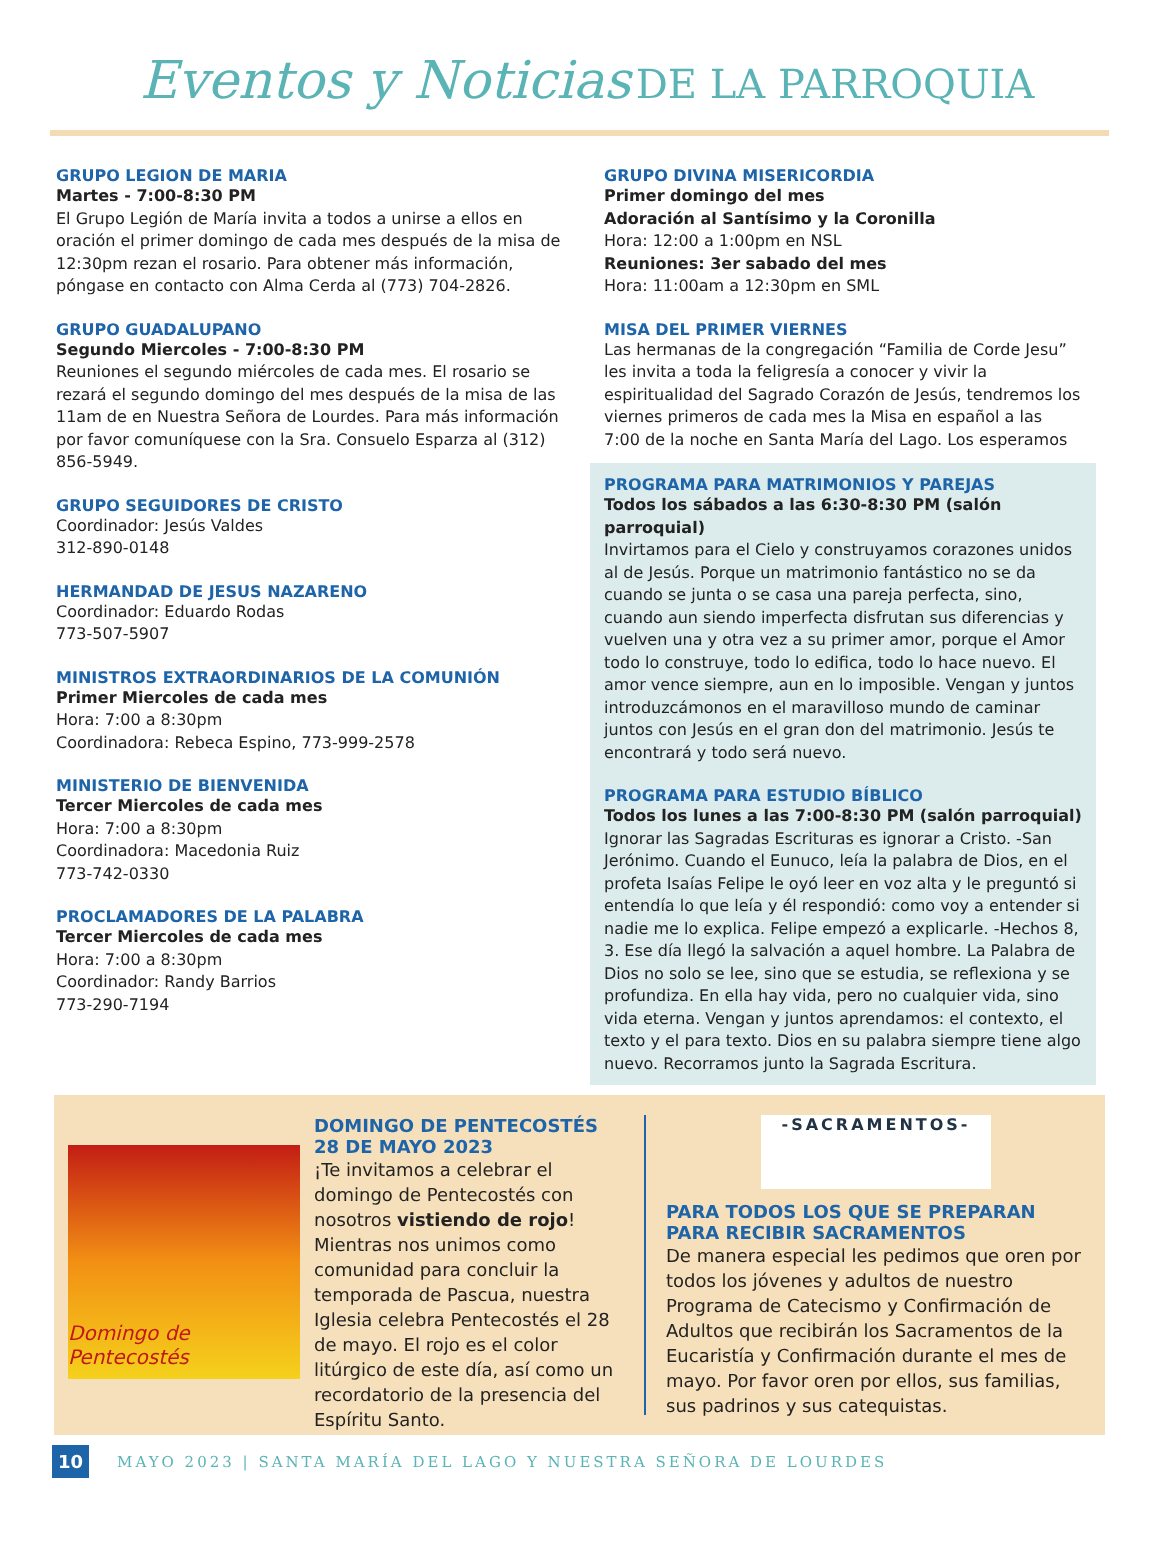Eventos y Noticias DE LA PARROQUIA
GRUPO LEGION DE MARIA
Martes - 7:00-8:30 PM
El Grupo Legión de María invita a todos a unirse a ellos en oración el primer domingo de cada mes después de la misa de 12:30pm rezan el rosario. Para obtener más información, póngase en contacto con Alma Cerda al (773) 704-2826.
GRUPO GUADALUPANO
Segundo Miercoles - 7:00-8:30 PM
Reuniones el segundo miércoles de cada mes. El rosario se rezará el segundo domingo del mes después de la misa de las 11am de en Nuestra Señora de Lourdes. Para más información por favor comuníquese con la Sra. Consuelo Esparza al (312) 856-5949.
GRUPO SEGUIDORES DE CRISTO
Coordinador: Jesús Valdes
312-890-0148
HERMANDAD DE JESUS NAZARENO
Coordinador: Eduardo Rodas
773-507-5907
MINISTROS EXTRAORDINARIOS DE LA COMUNIÓN
Primer Miercoles de cada mes
Hora: 7:00 a 8:30pm
Coordinadora: Rebeca Espino, 773-999-2578
MINISTERIO DE BIENVENIDA
Tercer Miercoles de cada mes
Hora: 7:00 a 8:30pm
Coordinadora: Macedonia Ruiz
773-742-0330
PROCLAMADORES DE LA PALABRA
Tercer Miercoles de cada mes
Hora: 7:00 a 8:30pm
Coordinador: Randy Barrios
773-290-7194
GRUPO DIVINA MISERICORDIA
Primer domingo del mes
Adoración al Santísimo y la Coronilla
Hora: 12:00 a 1:00pm en NSL
Reuniones: 3er sabado del mes
Hora: 11:00am a 12:30pm en SML
MISA DEL PRIMER VIERNES
Las hermanas de la congregación “Familia de Corde Jesu” les invita a toda la feligresía a conocer y vivir la espiritualidad del Sagrado Corazón de Jesús, tendremos los viernes primeros de cada mes la Misa en español a las 7:00 de la noche en Santa María del Lago. Los esperamos
PROGRAMA PARA MATRIMONIOS Y PAREJAS
Todos los sábados a las 6:30-8:30 PM (salón parroquial)
Invirtamos para el Cielo y construyamos corazones unidos al de Jesús. Porque un matrimonio fantástico no se da cuando se junta o se casa una pareja perfecta, sino, cuando aun siendo imperfecta disfrutan sus diferencias y vuelven una y otra vez a su primer amor, porque el Amor todo lo construye, todo lo edifica, todo lo hace nuevo. El amor vence siempre, aun en lo imposible. Vengan y juntos introduzcámonos en el maravilloso mundo de caminar juntos con Jesús en el gran don del matrimonio. Jesús te encontrará y todo será nuevo.
PROGRAMA PARA ESTUDIO BÍBLICO
Todos los lunes a las 7:00-8:30 PM (salón parroquial)
Ignorar las Sagradas Escrituras es ignorar a Cristo. -San Jerónimo. Cuando el Eunuco, leía la palabra de Dios, en el profeta Isaías Felipe le oyó leer en voz alta y le preguntó si entendía lo que leía y él respondió: como voy a entender si nadie me lo explica. Felipe empezó a explicarle. -Hechos 8, 3. Ese día llegó la salvación a aquel hombre. La Palabra de Dios no solo se lee, sino que se estudia, se reflexiona y se profundiza. En ella hay vida, pero no cualquier vida, sino vida eterna. Vengan y juntos aprendamos: el contexto, el texto y el para texto. Dios en su palabra siempre tiene algo nuevo. Recorramos junto la Sagrada Escritura.
Domingo de Pentecostés
DOMINGO DE PENTECOSTÉS
28 DE MAYO 2023
¡Te invitamos a celebrar el domingo de Pentecostés con nosotros vistiendo de rojo! Mientras nos unimos como comunidad para concluir la temporada de Pascua, nuestra Iglesia celebra Pentecostés el 28 de mayo. El rojo es el color litúrgico de este día, así como un recordatorio de la presencia del Espíritu Santo.
-SACRAMENTOS-
PARA TODOS LOS QUE SE PREPARAN PARA RECIBIR SACRAMENTOS
De manera especial les pedimos que oren por todos los jóvenes y adultos de nuestro Programa de Catecismo y Confirmación de Adultos que recibirán los Sacramentos de la Eucaristía y Confirmación durante el mes de mayo. Por favor oren por ellos, sus familias, sus padrinos y sus catequistas.
10 MAYO 2023 | SANTA MARÍA DEL LAGO Y NUESTRA SEÑORA DE LOURDES